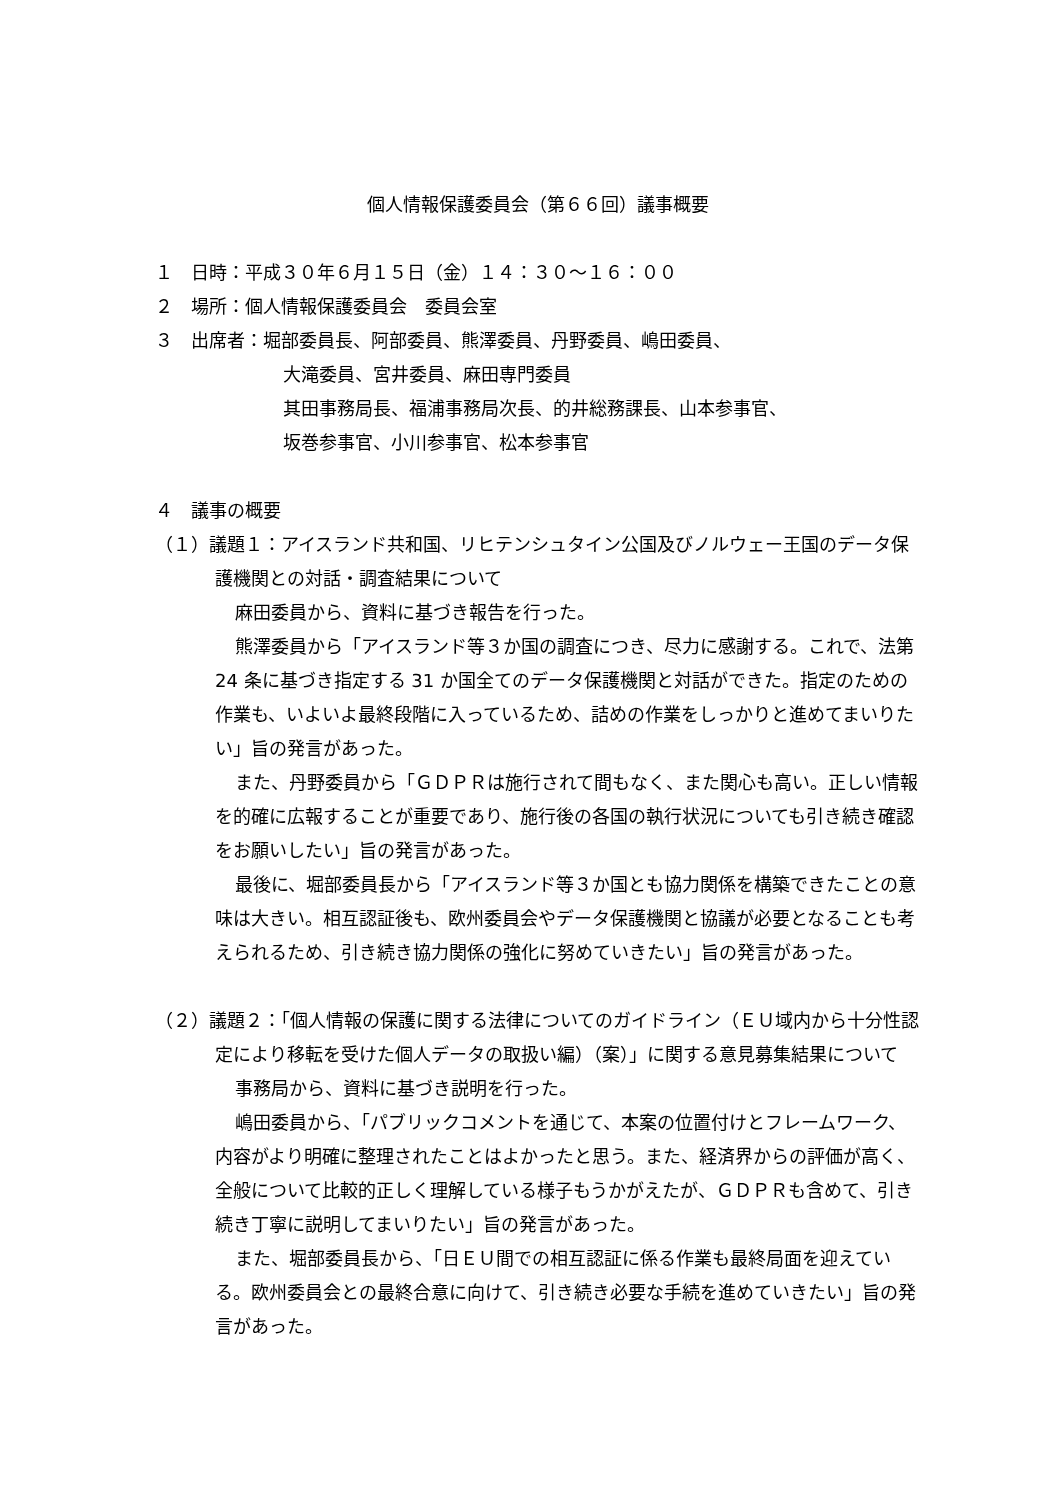個人情報保護委員会（第６６回）議事概要
１　日時：平成３０年６月１５日（金）１４：３０～１６：００
２　場所：個人情報保護委員会　委員会室
３　出席者：堀部委員長、阿部委員、熊澤委員、丹野委員、嶋田委員、
大滝委員、宮井委員、麻田専門委員
其田事務局長、福浦事務局次長、的井総務課長、山本参事官、
坂巻参事官、小川参事官、松本参事官
４　議事の概要
（１）議題１：アイスランド共和国、リヒテンシュタイン公国及びノルウェー王国のデータ保護機関との対話・調査結果について
麻田委員から、資料に基づき報告を行った。
熊澤委員から「アイスランド等３か国の調査につき、尽力に感謝する。これで、法第 24 条に基づき指定する 31 か国全てのデータ保護機関と対話ができた。指定のための作業も、いよいよ最終段階に入っているため、詰めの作業をしっかりと進めてまいりたい」旨の発言があった。
また、丹野委員から「ＧＤＰＲは施行されて間もなく、また関心も高い。正しい情報を的確に広報することが重要であり、施行後の各国の執行状況についても引き続き確認をお願いしたい」旨の発言があった。
最後に、堀部委員長から「アイスランド等３か国とも協力関係を構築できたことの意味は大きい。相互認証後も、欧州委員会やデータ保護機関と協議が必要となることも考えられるため、引き続き協力関係の強化に努めていきたい」旨の発言があった。
（２）議題２：「個人情報の保護に関する法律についてのガイドライン（ＥＵ域内から十分性認定により移転を受けた個人データの取扱い編）（案）」に関する意見募集結果について
事務局から、資料に基づき説明を行った。
嶋田委員から、「パブリックコメントを通じて、本案の位置付けとフレームワーク、内容がより明確に整理されたことはよかったと思う。また、経済界からの評価が高く、全般について比較的正しく理解している様子もうかがえたが、ＧＤＰＲも含めて、引き続き丁寧に説明してまいりたい」旨の発言があった。
また、堀部委員長から、「日ＥＵ間での相互認証に係る作業も最終局面を迎えている。欧州委員会との最終合意に向けて、引き続き必要な手続を進めていきたい」旨の発言があった。